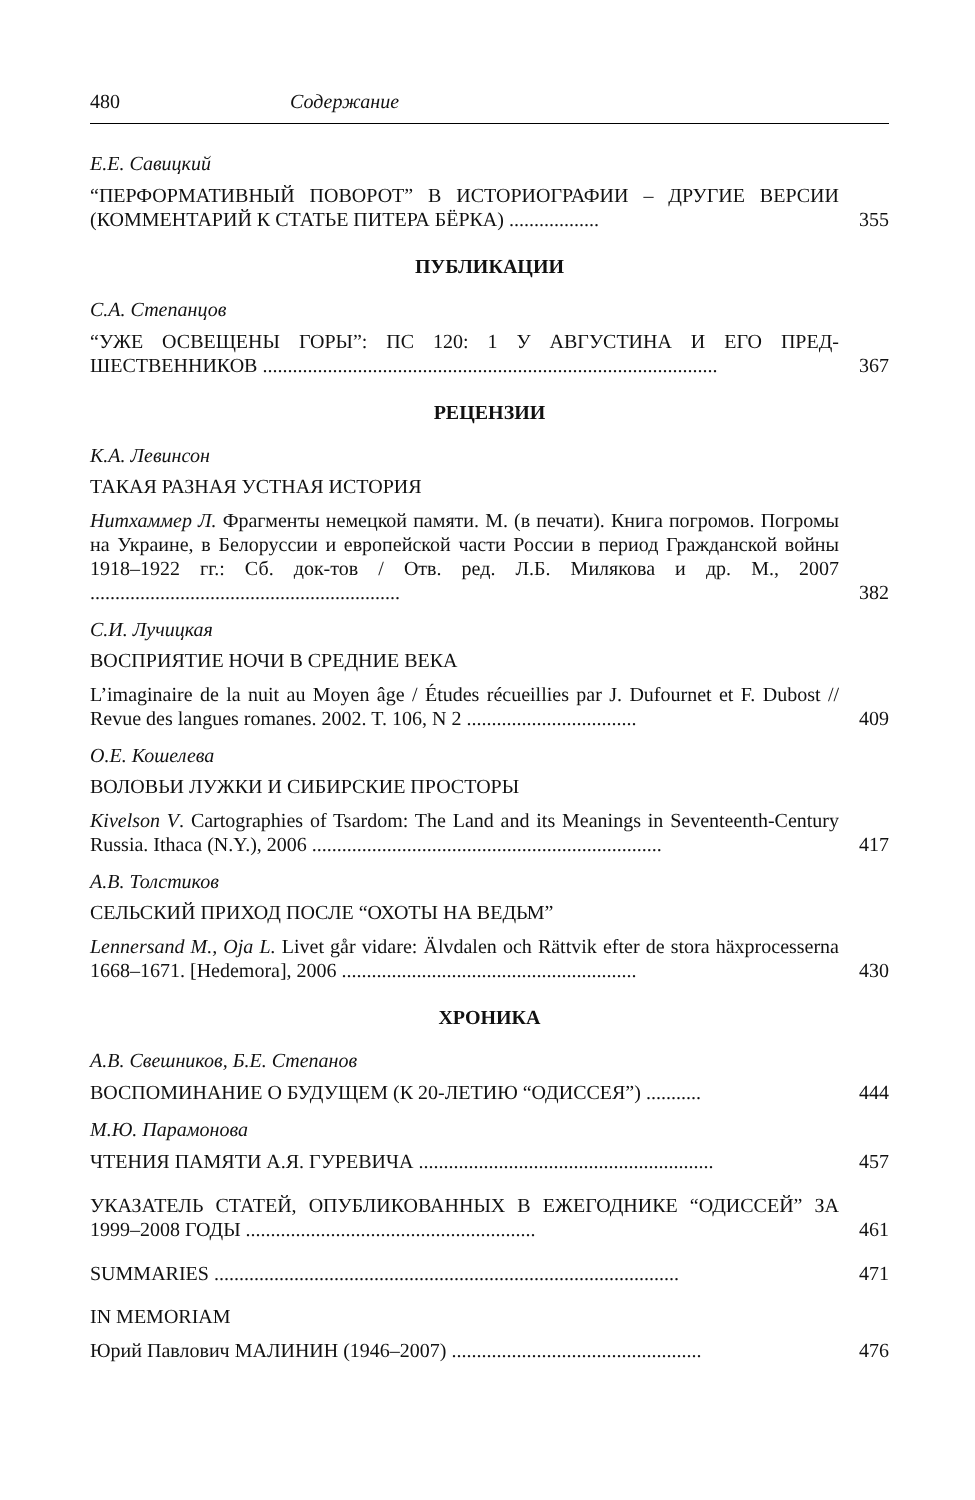480 Содержание
Е.Е. Савицкий
“ПЕРФОРМАТИВНЫЙ ПОВОРОТ” В ИСТОРИОГРАФИИ – ДРУГИЕ ВЕРСИИ (КОММЕНТАРИЙ К СТАТЬЕ ПИТЕРА БЁРКА) ..................
355
ПУБЛИКАЦИИ
С.А. Степанцов
“УЖЕ ОСВЕЩЕНЫ ГОРЫ”: ПС 120: 1 У АВГУСТИНА И ЕГО ПРЕД­ШЕСТВЕННИКОВ ...........................................................................................
367
РЕЦЕНЗИИ
К.А. Левинсон
ТАКАЯ РАЗНАЯ УСТНАЯ ИСТОРИЯ
Нитхаммер Л. Фрагменты немецкой памяти. М. (в печати). Книга погромов. Погромы на Украине, в Белоруссии и европейской части России в период Гражданской войны 1918–1922 гг.: Сб. док-тов / Отв. ред. Л.Б. Милякова и др. М., 2007 ..............................................................
382
С.И. Лучицкая
ВОСПРИЯТИЕ НОЧИ В СРЕДНИЕ ВЕКА
L’imaginaire de la nuit au Moyen âge / Études récueillies par J. Dufournet et F. Dubost // Revue des langues romanes. 2002. T. 106, N 2 ..................................
409
О.Е. Кошелева
ВОЛОВЬИ ЛУЖКИ И СИБИРСКИЕ ПРОСТОРЫ
Kivelson V. Cartographies of Tsardom: The Land and its Meanings in Seventeenth-Century Russia. Ithaca (N.Y.), 2006 ......................................................................
417
А.В. Толстиков
СЕЛЬСКИЙ ПРИХОД ПОСЛЕ “ОХОТЫ НА ВЕДЬМ”
Lennersand M., Oja L. Livet går vidare: Älvdalen och Rättvik efter de stora häxprocesserna 1668–1671. [Hedemora], 2006 ...........................................................
430
ХРОНИКА
А.В. Свешников, Б.Е. Степанов
ВОСПОМИНАНИЕ О БУДУЩЕМ (К 20-ЛЕТИЮ “ОДИССЕЯ”) ...........
444
М.Ю. Парамонова
ЧТЕНИЯ ПАМЯТИ А.Я. ГУРЕВИЧА ...........................................................
457
УКАЗАТЕЛЬ СТАТЕЙ, ОПУБЛИКОВАННЫХ В ЕЖЕГОДНИКЕ “ОДИССЕЙ” ЗА 1999–2008 ГОДЫ ..........................................................
461
SUMMARIES .............................................................................................
471
IN MEMORIAM
Юрий Павлович МАЛИНИН (1946–2007) ..................................................
476